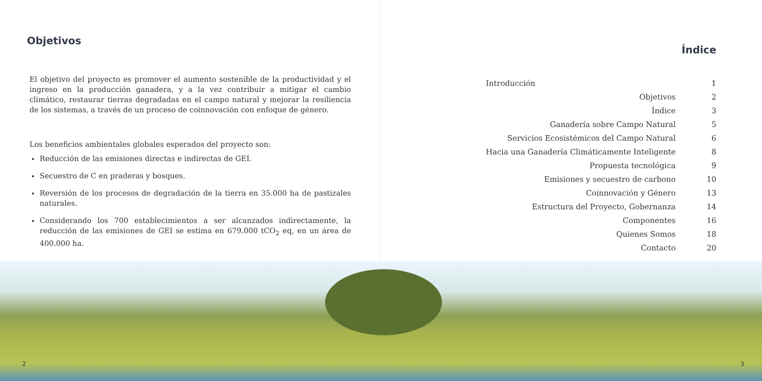Objetivos
El objetivo del proyecto es promover el aumento sostenible de la productividad y el ingreso en la producción ganadera, y a la vez contribuir a mitigar el cambio climático, restaurar tierras degradadas en el campo natural y mejorar la resiliencia de los sistemas, a través de un proceso de coinnovación con enfoque de género.
Los beneficios ambientales globales esperados del proyecto son:
Reducción de las emisiones directas e indirectas de GEI.
Secuestro de C en praderas y bosques.
Reversión de los procesos de degradación de la tierra en 35.000 ha de pastizales naturales.
Considerando los 700 establecimientos a ser alcanzados indirectamente, la reducción de las emisiones de GEI se estima en 679.000 tCO<sub>2</sub> eq, en un área de 400.000 ha.
Índice
| Introducción | 1 |
| Objetivos | 2 |
| Índice | 3 |
| Ganadería sobre Campo Natural | 5 |
| Servicios Ecosistémicos del Campo Natural | 6 |
| Hacia una Ganadería Climáticamente Inteligente | 8 |
| Propuesta tecnológica | 9 |
| Emisiones y secuestro de carbono | 10 |
| Coinnovación y Género | 13 |
| Estructura del Proyecto, Gobernanza | 14 |
| Componentes | 16 |
| Quienes Somos | 18 |
| Contacto | 20 |
2 3